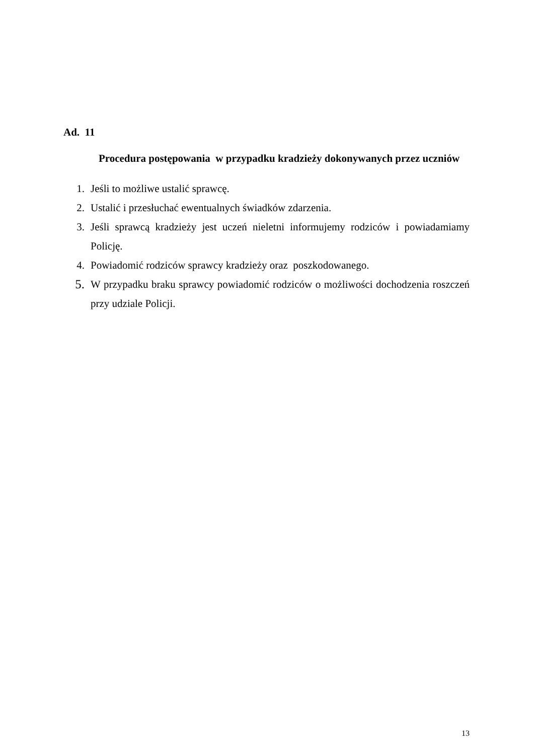Ad. 11
Procedura postępowania w przypadku kradzieży dokonywanych przez uczniów
1. Jeśli to możliwe ustalić sprawcę.
2. Ustalić i przesłuchać ewentualnych świadków zdarzenia.
3. Jeśli sprawcą kradzieży jest uczeń nieletni informujemy rodziców i powiadamiamy Policję.
4. Powiadomić rodziców sprawcy kradzieży oraz poszkodowanego.
5. W przypadku braku sprawcy powiadomić rodziców o możliwości dochodzenia roszczeń przy udziale Policji.
13